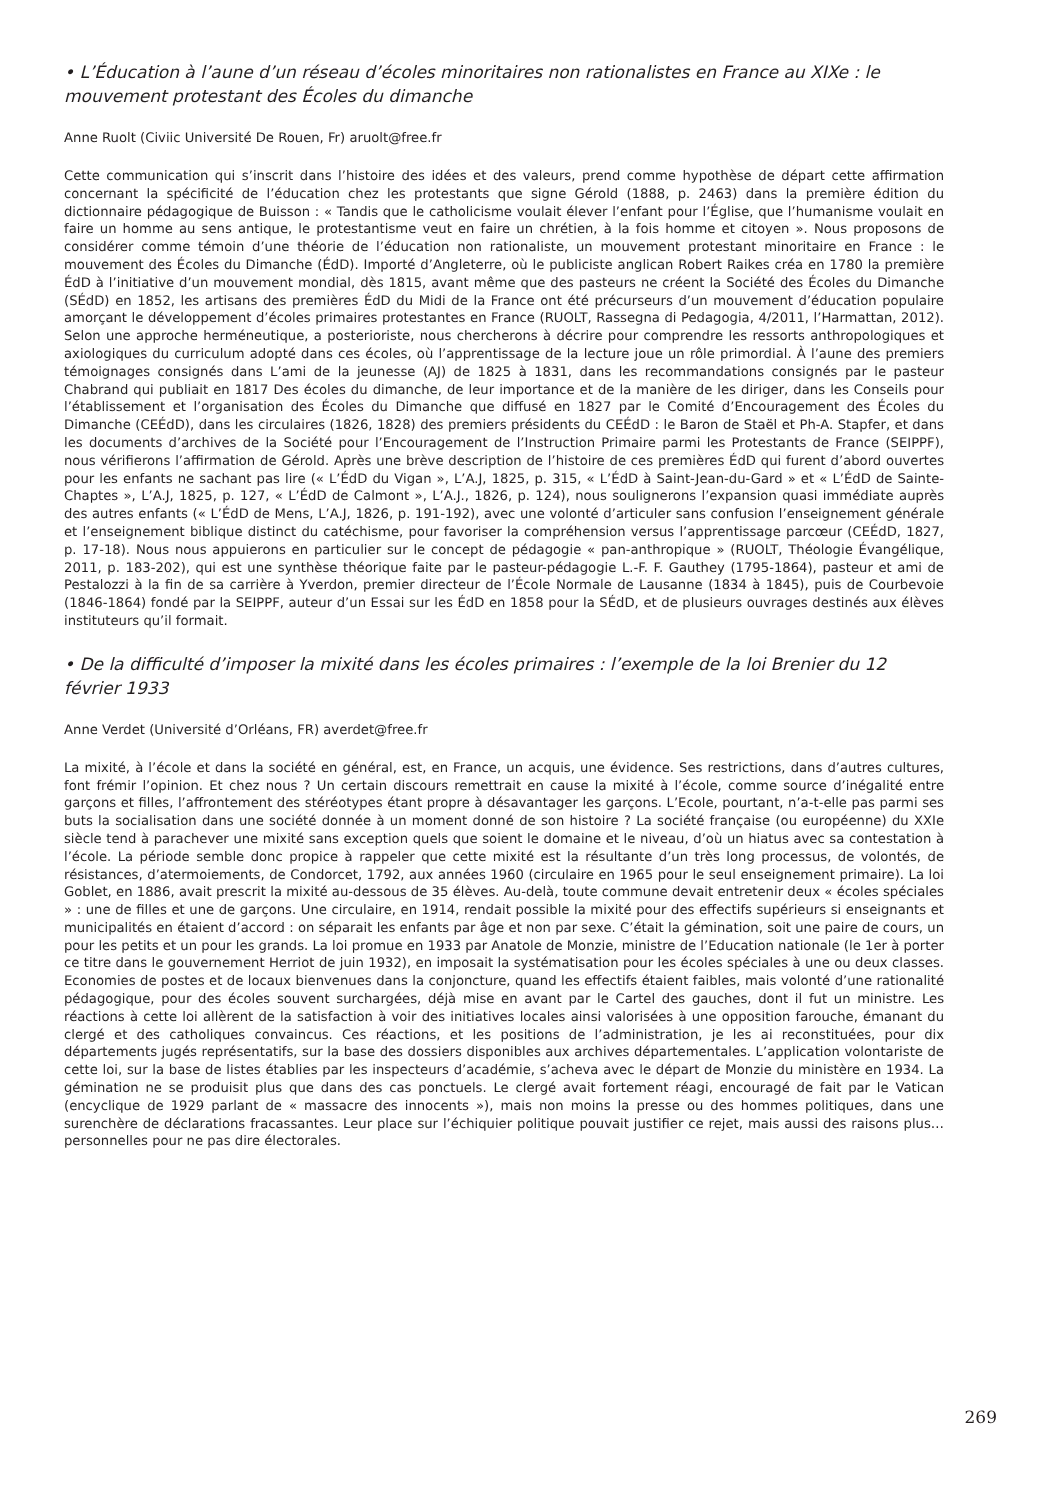• L’Éducation à l’aune d’un réseau d’écoles minoritaires non rationalistes en France au XIXe : le mouvement protestant des Écoles du dimanche
Anne Ruolt (Civiic Université De Rouen, Fr) aruolt@free.fr
Cette communication qui s’inscrit dans l’histoire des idées et des valeurs, prend comme hypothèse de départ cette affirmation concernant la spécificité de l’éducation chez les protestants que signe Gérold (1888, p. 2463) dans la première édition du dictionnaire pédagogique de Buisson : « Tandis que le catholicisme voulait élever l’enfant pour l’Église, que l’humanisme voulait en faire un homme au sens antique, le protestantisme veut en faire un chrétien, à la fois homme et citoyen ». Nous proposons de considérer comme témoin d’une théorie de l’éducation non rationaliste, un mouvement protestant minoritaire en France : le mouvement des Écoles du Dimanche (ÉdD). Importé d’Angleterre, où le publiciste anglican Robert Raikes créa en 1780 la première ÉdD à l’initiative d’un mouvement mondial, dès 1815, avant même que des pasteurs ne créent la Société des Écoles du Dimanche (SÉdD) en 1852, les artisans des premières ÉdD du Midi de la France ont été précurseurs d’un mouvement d’éducation populaire amorçant le développement d’écoles primaires protestantes en France (RUOLT, Rassegna di Pedagogia, 4/2011, l’Harmattan, 2012). Selon une approche herméneutique, a posterioriste, nous chercherons à décrire pour comprendre les ressorts anthropologiques et axiologiques du curriculum adopté dans ces écoles, où l’apprentissage de la lecture joue un rôle primordial. À l’aune des premiers témoignages consignés dans L’ami de la jeunesse (AJ) de 1825 à 1831, dans les recommandations consignés par le pasteur Chabrand qui publiait en 1817 Des écoles du dimanche, de leur importance et de la manière de les diriger, dans les Conseils pour l’établissement et l’organisation des Écoles du Dimanche que diffusé en 1827 par le Comité d’Encouragement des Écoles du Dimanche (CEÉdD), dans les circulaires (1826, 1828) des premiers présidents du CEÉdD : le Baron de Staël et Ph-A. Stapfer, et dans les documents d’archives de la Société pour l’Encouragement de l’Instruction Primaire parmi les Protestants de France (SEIPPF), nous vérifierons l’affirmation de Gérold. Après une brève description de l’histoire de ces premières ÉdD qui furent d’abord ouvertes pour les enfants ne sachant pas lire (« L’ÉdD du Vigan », L’A.J, 1825, p. 315, « L’ÉdD à Saint-Jean-du-Gard » et « L’ÉdD de Sainte-Chaptes », L’A.J, 1825, p. 127, « L’ÉdD de Calmont », L’A.J., 1826, p. 124), nous soulignerons l’expansion quasi immédiate auprès des autres enfants (« L’ÉdD de Mens, L’A.J, 1826, p. 191-192), avec une volonté d’articuler sans confusion l’enseignement générale et l’enseignement biblique distinct du catéchisme, pour favoriser la compréhension versus l’apprentissage parcœur (CEÉdD, 1827, p. 17-18). Nous nous appuierons en particulier sur le concept de pédagogie « pan-anthropique » (RUOLT, Théologie Évangélique, 2011, p. 183-202), qui est une synthèse théorique faite par le pasteur-pédagogie L.-F. F. Gauthey (1795-1864), pasteur et ami de Pestalozzi à la fin de sa carrière à Yverdon, premier directeur de l’École Normale de Lausanne (1834 à 1845), puis de Courbevoie (1846-1864) fondé par la SEIPPF, auteur d’un Essai sur les ÉdD en 1858 pour la SÉdD, et de plusieurs ouvrages destinés aux élèves instituteurs qu’il formait.
• De la difficulté d’imposer la mixité dans les écoles primaires : l’exemple de la loi Brenier du 12 février 1933
Anne Verdet (Université d’Orléans, FR) averdet@free.fr
La mixité, à l’école et dans la société en général, est, en France, un acquis, une évidence. Ses restrictions, dans d’autres cultures, font frémir l’opinion. Et chez nous ? Un certain discours remettrait en cause la mixité à l’école, comme source d’inégalité entre garçons et filles, l’affrontement des stéréotypes étant propre à désavantager les garçons. L’Ecole, pourtant, n’a-t-elle pas parmi ses buts la socialisation dans une société donnée à un moment donné de son histoire ? La société française (ou européenne) du XXIe siècle tend à parachever une mixité sans exception quels que soient le domaine et le niveau, d’où un hiatus avec sa contestation à l’école. La période semble donc propice à rappeler que cette mixité est la résultante d’un très long processus, de volontés, de résistances, d’atermoiements, de Condorcet, 1792, aux années 1960 (circulaire en 1965 pour le seul enseignement primaire). La loi Goblet, en 1886, avait prescrit la mixité au-dessous de 35 élèves. Au-delà, toute commune devait entretenir deux « écoles spéciales » : une de filles et une de garçons. Une circulaire, en 1914, rendait possible la mixité pour des effectifs supérieurs si enseignants et municipalités en étaient d’accord : on séparait les enfants par âge et non par sexe. C’était la gémination, soit une paire de cours, un pour les petits et un pour les grands. La loi promue en 1933 par Anatole de Monzie, ministre de l’Education nationale (le 1er à porter ce titre dans le gouvernement Herriot de juin 1932), en imposait la systématisation pour les écoles spéciales à une ou deux classes. Economies de postes et de locaux bienvenues dans la conjoncture, quand les effectifs étaient faibles, mais volonté d’une rationalité pédagogique, pour des écoles souvent surchargées, déjà mise en avant par le Cartel des gauches, dont il fut un ministre. Les réactions à cette loi allèrent de la satisfaction à voir des initiatives locales ainsi valorisées à une opposition farouche, émanant du clergé et des catholiques convaincus. Ces réactions, et les positions de l’administration, je les ai reconstituées, pour dix départements jugés représentatifs, sur la base des dossiers disponibles aux archives départementales. L’application volontariste de cette loi, sur la base de listes établies par les inspecteurs d’académie, s’acheva avec le départ de Monzie du ministère en 1934. La gémination ne se produisit plus que dans des cas ponctuels. Le clergé avait fortement réagi, encouragé de fait par le Vatican (encyclique de 1929 parlant de « massacre des innocents »), mais non moins la presse ou des hommes politiques, dans une surenchère de déclarations fracassantes. Leur place sur l’échiquier politique pouvait justifier ce rejet, mais aussi des raisons plus… personnelles pour ne pas dire électorales.
269